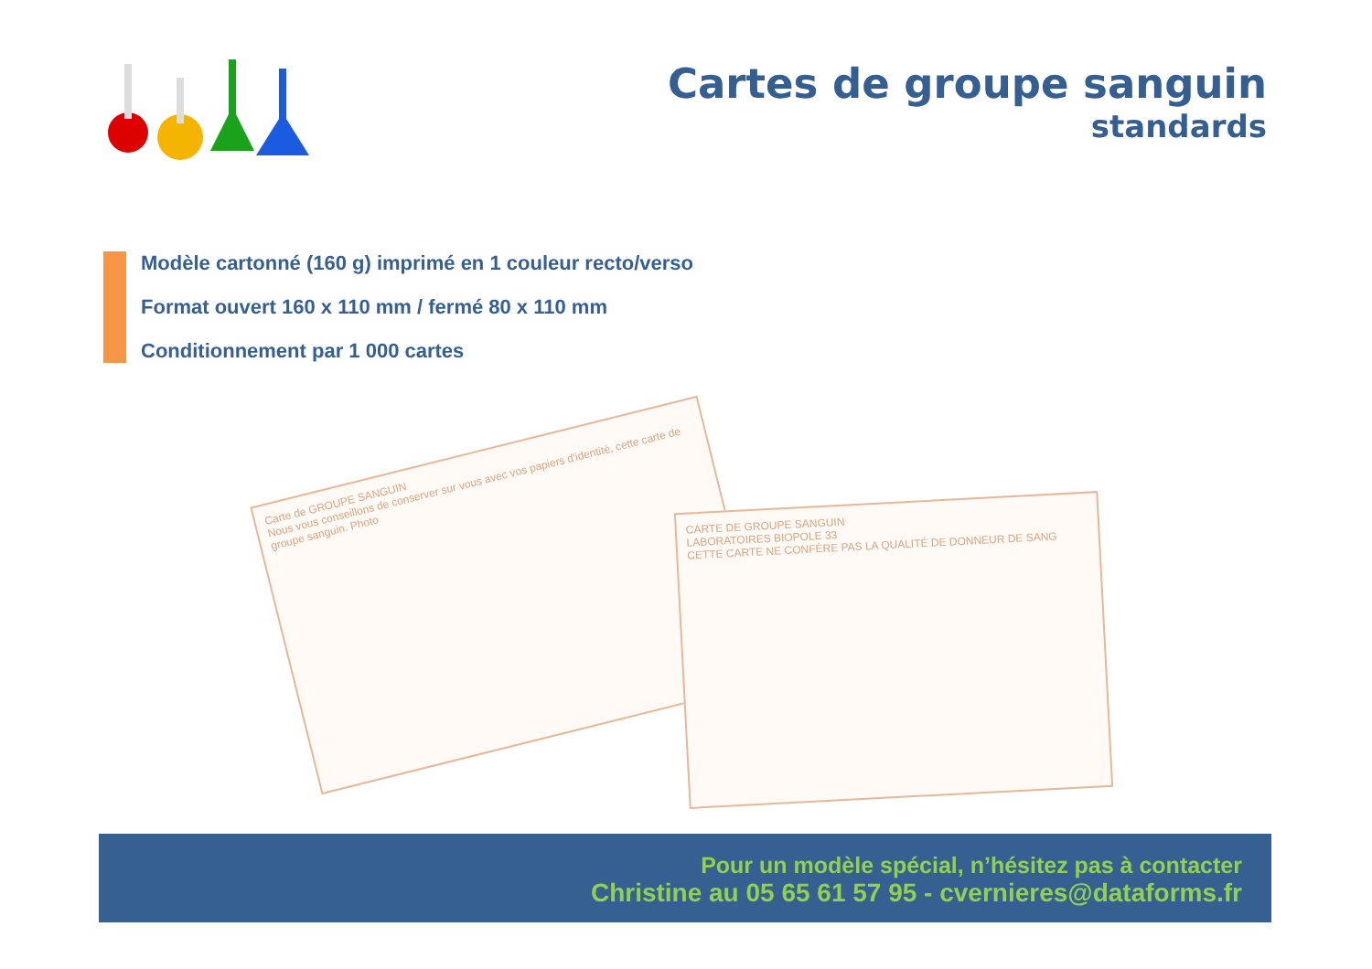Cartes de groupe sanguin
standards
Modèle cartonné (160 g) imprimé en 1 couleur recto/verso
Format ouvert 160 x 110 mm / fermé 80 x 110 mm
Conditionnement par 1 000 cartes
Carte de GROUPE SANGUIN
Nous vous conseillons de conserver sur vous avec vos papiers d'identité, cette carte de groupe sanguin. Photo
CARTE DE GROUPE SANGUIN
LABORATOIRES BIOPOLE 33
CETTE CARTE NE CONFÈRE PAS LA QUALITÉ DE DONNEUR DE SANG
Pour un modèle spécial, n’hésitez pas à contacter
Christine au 05 65 61 57 95 - cvernieres@dataforms.fr